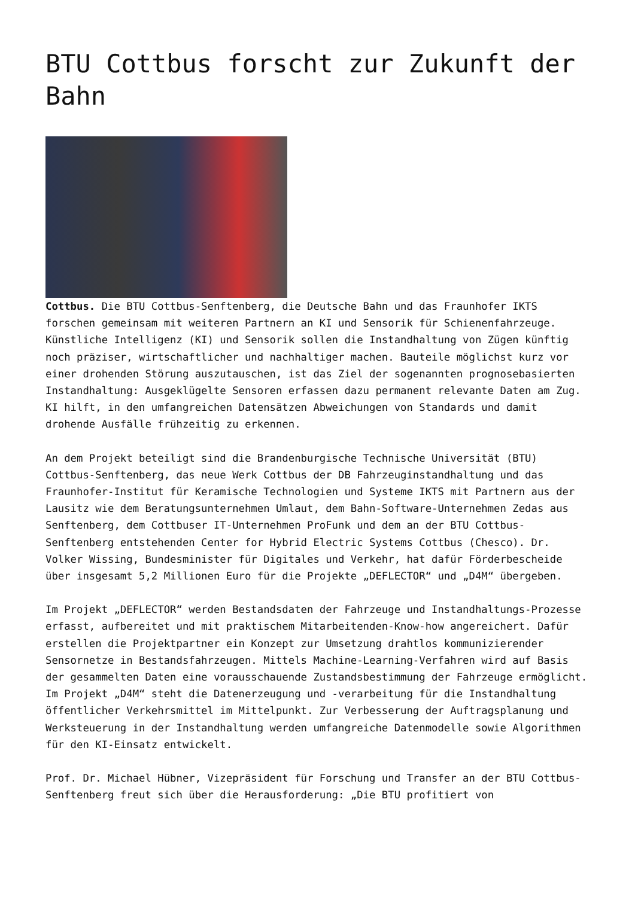BTU Cottbus forscht zur Zukunft der Bahn
Cottbus. Die BTU Cottbus-Senftenberg, die Deutsche Bahn und das Fraunhofer IKTS forschen gemeinsam mit weiteren Partnern an KI und Sensorik für Schienenfahrzeuge. Künstliche Intelligenz (KI) und Sensorik sollen die Instandhaltung von Zügen künftig noch präziser, wirtschaftlicher und nachhaltiger machen. Bauteile möglichst kurz vor einer drohenden Störung auszutauschen, ist das Ziel der sogenannten prognosebasierten Instandhaltung: Ausgeklügelte Sensoren erfassen dazu permanent relevante Daten am Zug. KI hilft, in den umfangreichen Datensätzen Abweichungen von Standards und damit drohende Ausfälle frühzeitig zu erkennen.
An dem Projekt beteiligt sind die Brandenburgische Technische Universität (BTU) Cottbus-Senftenberg, das neue Werk Cottbus der DB Fahrzeuginstandhaltung und das Fraunhofer-Institut für Keramische Technologien und Systeme IKTS mit Partnern aus der Lausitz wie dem Beratungsunternehmen Umlaut, dem Bahn-Software-Unternehmen Zedas aus Senftenberg, dem Cottbuser IT-Unternehmen ProFunk und dem an der BTU Cottbus-Senftenberg entstehenden Center for Hybrid Electric Systems Cottbus (Chesco). Dr. Volker Wissing, Bundesminister für Digitales und Verkehr, hat dafür Förderbescheide über insgesamt 5,2 Millionen Euro für die Projekte „DEFLECTOR“ und „D4M“ übergeben.
Im Projekt „DEFLECTOR“ werden Bestandsdaten der Fahrzeuge und Instandhaltungs-Prozesse erfasst, aufbereitet und mit praktischem Mitarbeitenden-Know-how angereichert. Dafür erstellen die Projektpartner ein Konzept zur Umsetzung drahtlos kommunizierender Sensornetze in Bestandsfahrzeugen. Mittels Machine-Learning-Verfahren wird auf Basis der gesammelten Daten eine vorausschauende Zustandsbestimmung der Fahrzeuge ermöglicht. Im Projekt „D4M“ steht die Datenerzeugung und -verarbeitung für die Instandhaltung öffentlicher Verkehrsmittel im Mittelpunkt. Zur Verbesserung der Auftragsplanung und Werksteuerung in der Instandhaltung werden umfangreiche Datenmodelle sowie Algorithmen für den KI-Einsatz entwickelt.
Prof. Dr. Michael Hübner, Vizepräsident für Forschung und Transfer an der BTU Cottbus-Senftenberg freut sich über die Herausforderung: „Die BTU profitiert von